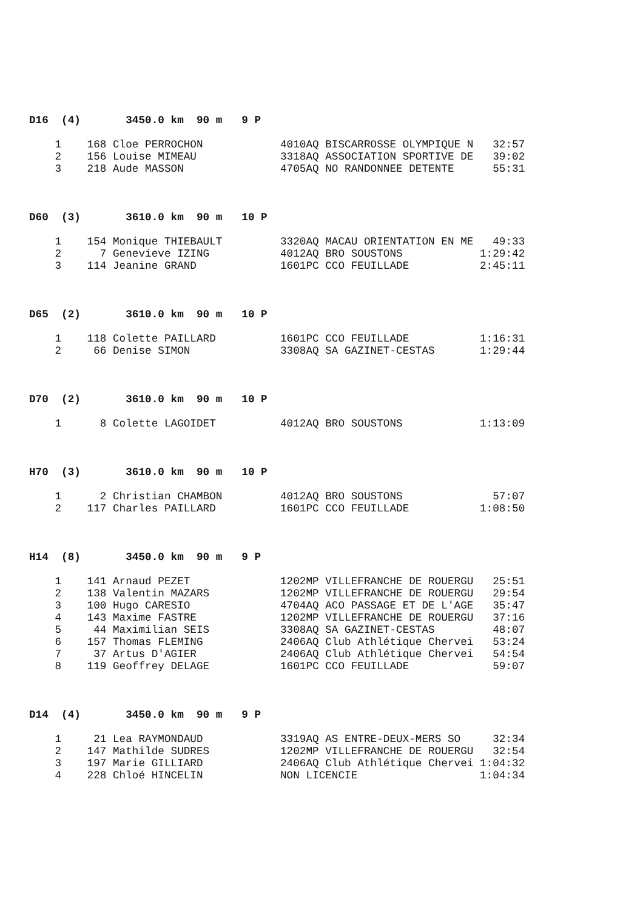D16  (4)       3450.0 km  90 m   9 P
    1    168 Cloe PERROCHON            4010AQ BISCARROSSE OLYMPIQUE N   32:57
    2    156 Louise MIMEAU             3318AQ ASSOCIATION SPORTIVE DE   39:02
    3    218 Aude MASSON               4705AQ NO RANDONNEE DETENTE      55:31
D60  (3)       3610.0 km  90 m   10 P
    1    154 Monique THIEBAULT         3320AQ MACAU ORIENTATION EN ME   49:33
    2      7 Genevieve IZING           4012AQ BRO SOUSTONS            1:29:42
    3    114 Jeanine GRAND             1601PC CCO FEUILLADE           2:45:11
D65  (2)       3610.0 km  90 m   10 P
    1    118 Colette PAILLARD          1601PC CCO FEUILLADE           1:16:31
    2     66 Denise SIMON              3308AQ SA GAZINET-CESTAS       1:29:44
D70  (2)       3610.0 km  90 m   10 P
    1      8 Colette LAGOIDET          4012AQ BRO SOUSTONS            1:13:09
H70  (3)       3610.0 km  90 m   10 P
    1      2 Christian CHAMBON         4012AQ BRO SOUSTONS              57:07
    2    117 Charles PAILLARD          1601PC CCO FEUILLADE           1:08:50
H14  (8)       3450.0 km  90 m   9 P
    1    141 Arnaud PEZET              1202MP VILLEFRANCHE DE ROUERGU   25:51
    2    138 Valentin MAZARS           1202MP VILLEFRANCHE DE ROUERGU   29:54
    3    100 Hugo CARESIO              4704AQ ACO PASSAGE ET DE L'AGE   35:47
    4    143 Maxime FASTRE             1202MP VILLEFRANCHE DE ROUERGU   37:16
    5     44 Maximilian SEIS           3308AQ SA GAZINET-CESTAS         48:07
    6    157 Thomas FLEMING            2406AQ Club Athlétique Chervei   53:24
    7     37 Artus D'AGIER             2406AQ Club Athlétique Chervei   54:54
    8    119 Geoffrey DELAGE           1601PC CCO FEUILLADE             59:07
D14  (4)       3450.0 km  90 m   9 P
    1     21 Lea RAYMONDAUD            3319AQ AS ENTRE-DEUX-MERS SO     32:34
    2    147 Mathilde SUDRES           1202MP VILLEFRANCHE DE ROUERGU   32:54
    3    197 Marie GILLIARD            2406AQ Club Athlétique Chervei 1:04:32
    4    228 Chloé HINCELIN            NON LICENCIE                   1:04:34